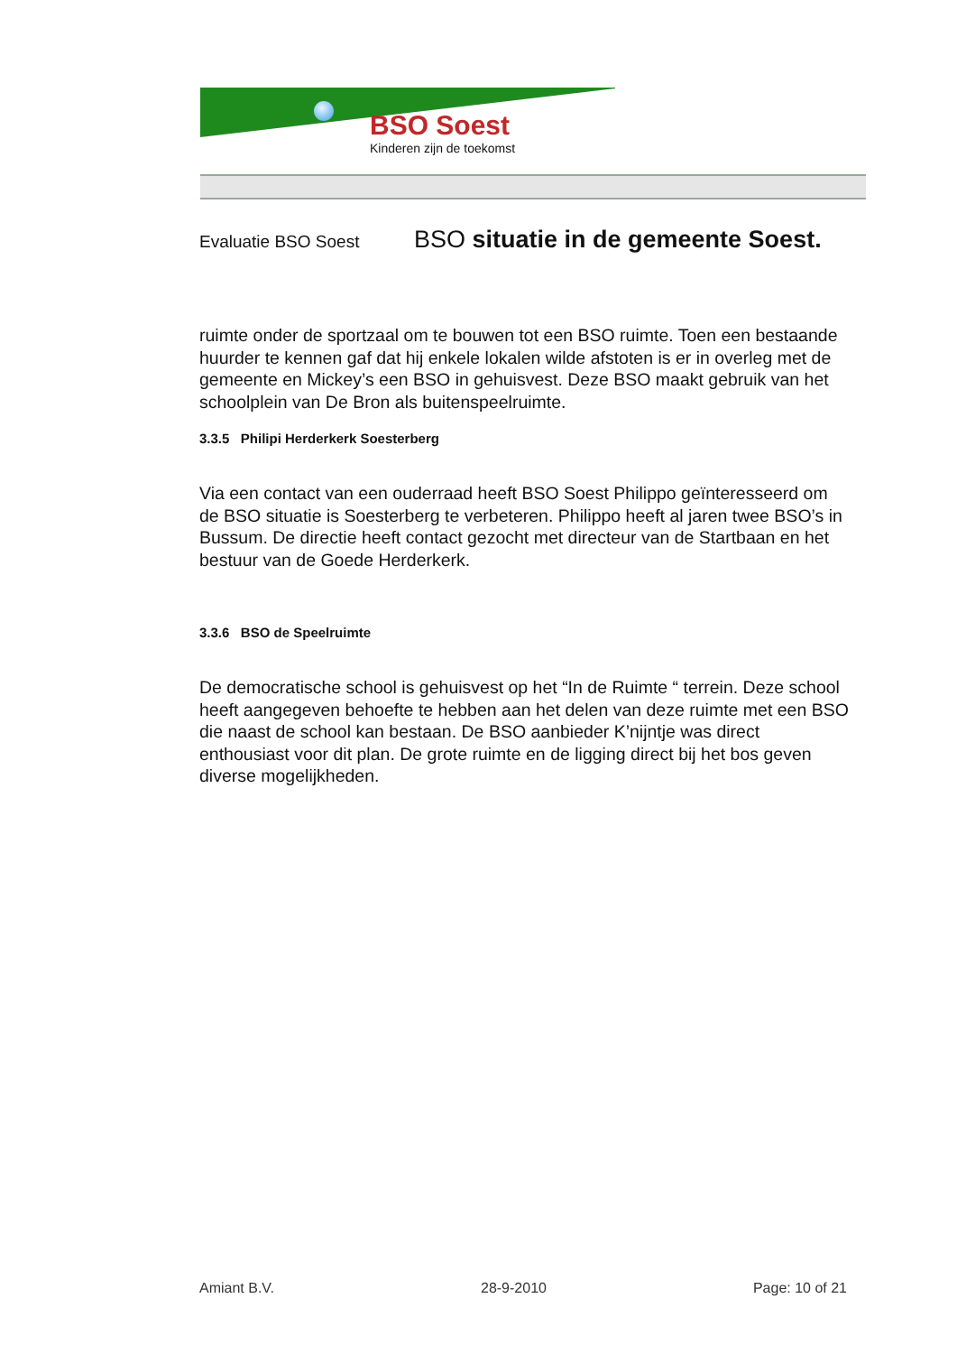BSO Soest
Kinderen zijn de toekomst
Evaluatie BSO Soest BSO situatie in de gemeente Soest.
ruimte onder de sportzaal om te bouwen tot een BSO ruimte. Toen een bestaande huurder te kennen gaf dat hij enkele lokalen wilde afstoten is er in overleg met de gemeente en Mickey’s een BSO in gehuisvest. Deze BSO maakt gebruik van het schoolplein van De Bron als buitenspeelruimte.
3.3.5 Philipi Herderkerk Soesterberg
Via een contact van een ouderraad heeft BSO Soest Philippo geïnteresseerd om de BSO situatie is Soesterberg te verbeteren. Philippo heeft al jaren twee BSO’s in Bussum. De directie heeft contact gezocht met directeur van de Startbaan en het bestuur van de Goede Herderkerk.
3.3.6 BSO de Speelruimte
De democratische school is gehuisvest op het “In de Ruimte “ terrein. Deze school heeft aangegeven behoefte te hebben aan het delen van deze ruimte met een BSO die naast de school kan bestaan. De BSO aanbieder K’nijntje was direct enthousiast voor dit plan. De grote ruimte en de ligging direct bij het bos geven diverse mogelijkheden.
Amiant B.V. 28-9-2010 Page: 10 of 21